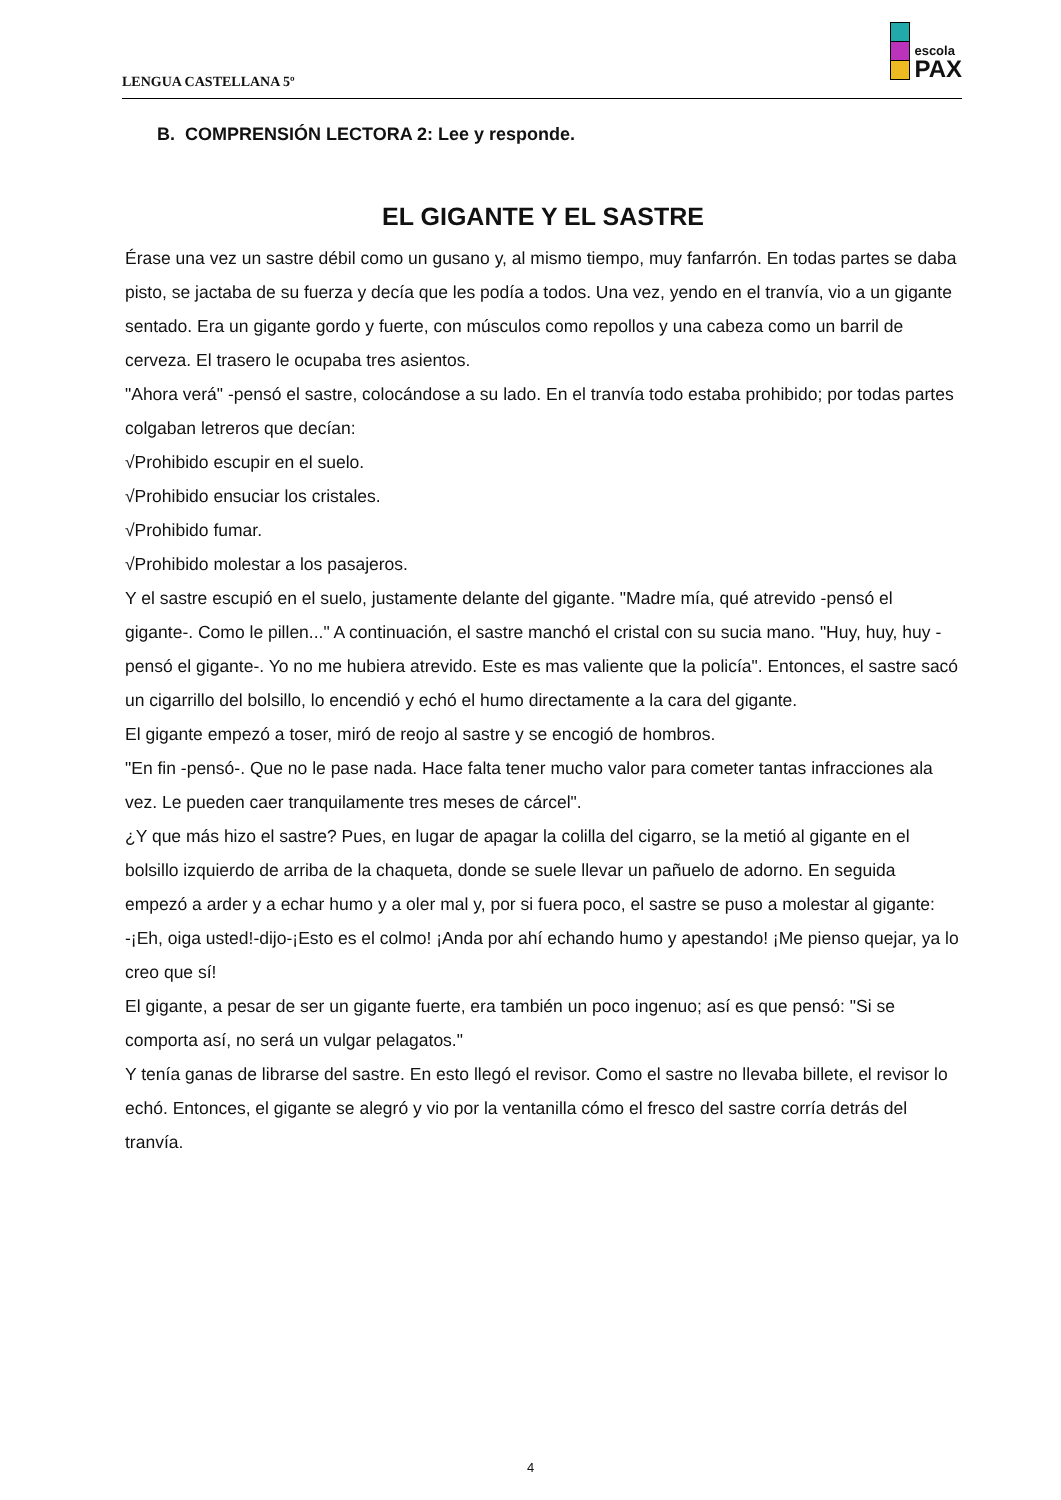LENGUA CASTELLANA 5º
escola
PAX
B. COMPRENSIÓN LECTORA 2: Lee y responde.
EL GIGANTE Y EL SASTRE
Érase una vez un sastre débil como un gusano y, al mismo tiempo, muy fanfarrón. En todas partes se daba pisto, se jactaba de su fuerza y decía que les podía a todos. Una vez, yendo en el tranvía, vio a un gigante sentado. Era un gigante gordo y fuerte, con músculos como repollos y una cabeza como un barril de cerveza. El trasero le ocupaba tres asientos.
"Ahora verá" -pensó el sastre, colocándose a su lado. En el tranvía todo estaba prohibido; por todas partes colgaban letreros que decían:
√Prohibido escupir en el suelo.
√Prohibido ensuciar los cristales.
√Prohibido fumar.
√Prohibido molestar a los pasajeros.
Y el sastre escupió en el suelo, justamente delante del gigante. "Madre mía, qué atrevido -pensó el gigante-. Como le pillen..." A continuación, el sastre manchó el cristal con su sucia mano. "Huy, huy, huy -pensó el gigante-. Yo no me hubiera atrevido. Este es mas valiente que la policía". Entonces, el sastre sacó un cigarrillo del bolsillo, lo encendió y echó el humo directamente a la cara del gigante.
El gigante empezó a toser, miró de reojo al sastre y se encogió de hombros.
"En fin -pensó-. Que no le pase nada. Hace falta tener mucho valor para cometer tantas infracciones ala vez. Le pueden caer tranquilamente tres meses de cárcel".
¿Y que más hizo el sastre? Pues, en lugar de apagar la colilla del cigarro, se la metió al gigante en el bolsillo izquierdo de arriba de la chaqueta, donde se suele llevar un pañuelo de adorno. En seguida empezó a arder y a echar humo y a oler mal y, por si fuera poco, el sastre se puso a molestar al gigante:
-¡Eh, oiga usted!-dijo-¡Esto es el colmo! ¡Anda por ahí echando humo y apestando! ¡Me pienso quejar, ya lo creo que sí!
El gigante, a pesar de ser un gigante fuerte, era también un poco ingenuo; así es que pensó: "Si se comporta así, no será un vulgar pelagatos."
Y tenía ganas de librarse del sastre. En esto llegó el revisor. Como el sastre no llevaba billete, el revisor lo echó. Entonces, el gigante se alegró y vio por la ventanilla cómo el fresco del sastre corría detrás del tranvía.
4